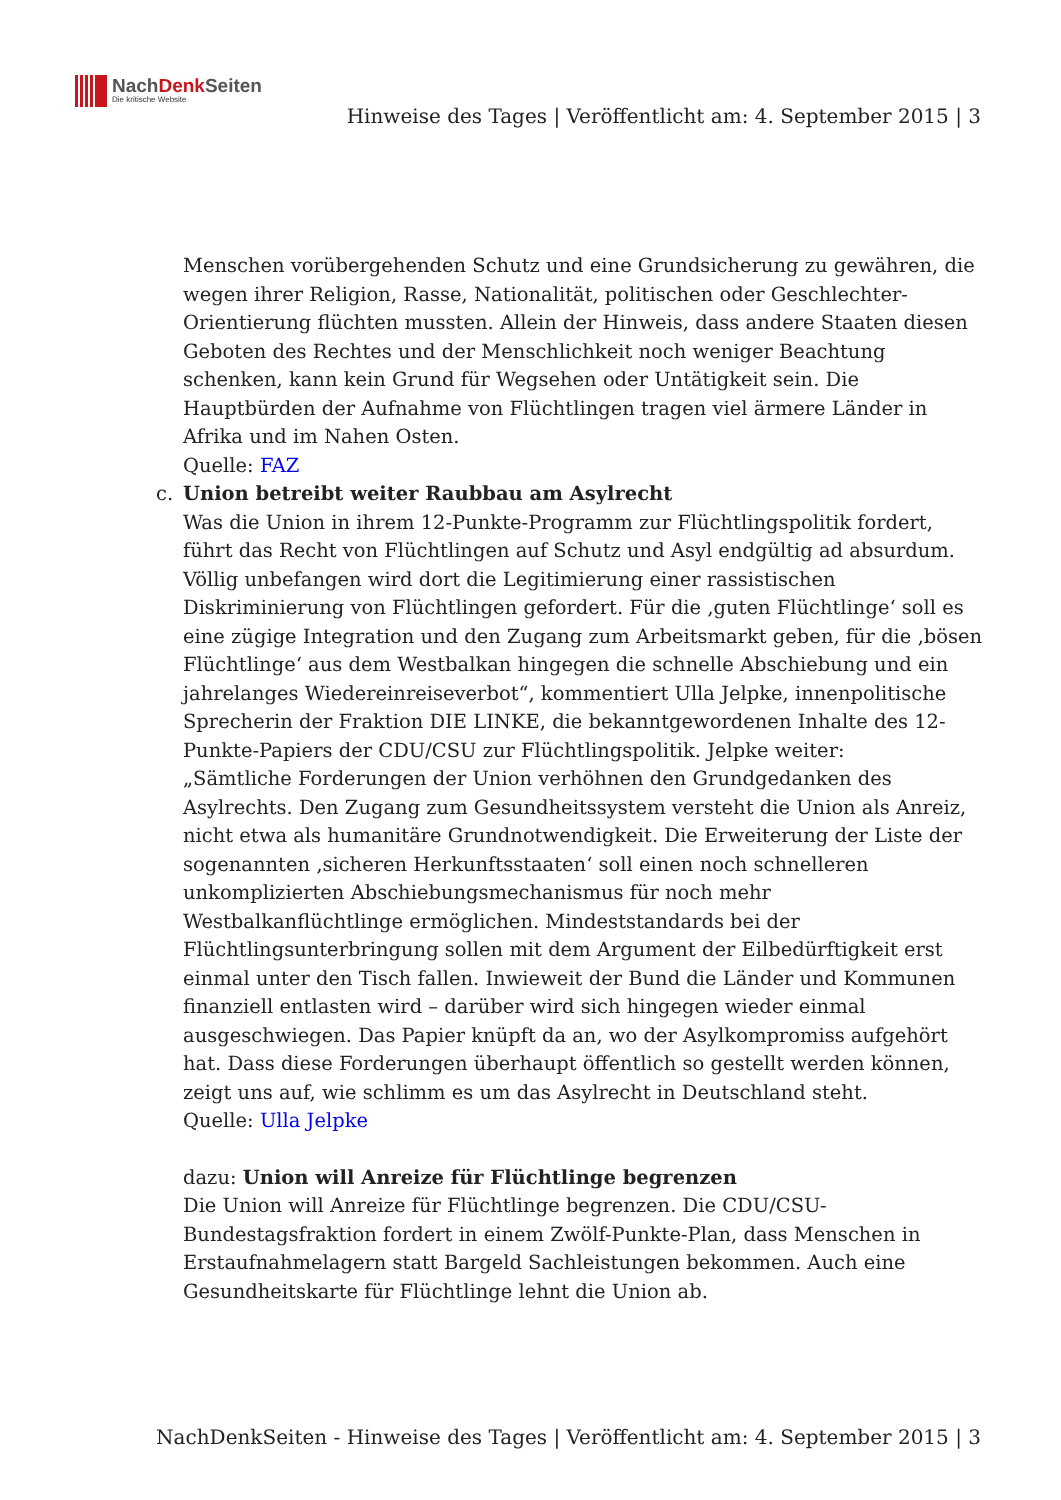NachDenk Seiten
Die kritische Website
Hinweise des Tages | Veröffentlicht am: 4. September 2015 | 3
Menschen vorübergehenden Schutz und eine Grundsicherung zu gewähren, die wegen ihrer Religion, Rasse, Nationalität, politischen oder Geschlechter-Orientierung flüchten mussten. Allein der Hinweis, dass andere Staaten diesen Geboten des Rechtes und der Menschlichkeit noch weniger Beachtung schenken, kann kein Grund für Wegsehen oder Untätigkeit sein. Die Hauptbürden der Aufnahme von Flüchtlingen tragen viel ärmere Länder in Afrika und im Nahen Osten.
Quelle: FAZ
c.
Union betreibt weiter Raubbau am Asylrecht
Was die Union in ihrem 12-Punkte-Programm zur Flüchtlingspolitik fordert, führt das Recht von Flüchtlingen auf Schutz und Asyl endgültig ad absurdum. Völlig unbefangen wird dort die Legitimierung einer rassistischen Diskriminierung von Flüchtlingen gefordert. Für die ‚guten Flüchtlinge‘ soll es eine zügige Integration und den Zugang zum Arbeitsmarkt geben, für die ‚bösen Flüchtlinge‘ aus dem Westbalkan hingegen die schnelle Abschiebung und ein jahrelanges Wiedereinreiseverbot“, kommentiert Ulla Jelpke, innenpolitische Sprecherin der Fraktion DIE LINKE, die bekanntgewordenen Inhalte des 12-Punkte-Papiers der CDU/CSU zur Flüchtlingspolitik. Jelpke weiter:
„Sämtliche Forderungen der Union verhöhnen den Grundgedanken des Asylrechts. Den Zugang zum Gesundheitssystem versteht die Union als Anreiz, nicht etwa als humanitäre Grundnotwendigkeit. Die Erweiterung der Liste der sogenannten ‚sicheren Herkunftsstaaten‘ soll einen noch schnelleren unkomplizierten Abschiebungsmechanismus für noch mehr Westbalkanflüchtlinge ermöglichen. Mindeststandards bei der Flüchtlingsunterbringung sollen mit dem Argument der Eilbedürftigkeit erst einmal unter den Tisch fallen. Inwieweit der Bund die Länder und Kommunen finanziell entlasten wird – darüber wird sich hingegen wieder einmal ausgeschwiegen. Das Papier knüpft da an, wo der Asylkompromiss aufgehört hat. Dass diese Forderungen überhaupt öffentlich so gestellt werden können, zeigt uns auf, wie schlimm es um das Asylrecht in Deutschland steht.
Quelle: Ulla Jelpke
dazu: Union will Anreize für Flüchtlinge begrenzen
Die Union will Anreize für Flüchtlinge begrenzen. Die CDU/CSU-Bundestagsfraktion fordert in einem Zwölf-Punkte-Plan, dass Menschen in Erstaufnahmelagern statt Bargeld Sachleistungen bekommen. Auch eine Gesundheitskarte für Flüchtlinge lehnt die Union ab.
NachDenkSeiten - Hinweise des Tages | Veröffentlicht am: 4. September 2015 | 3